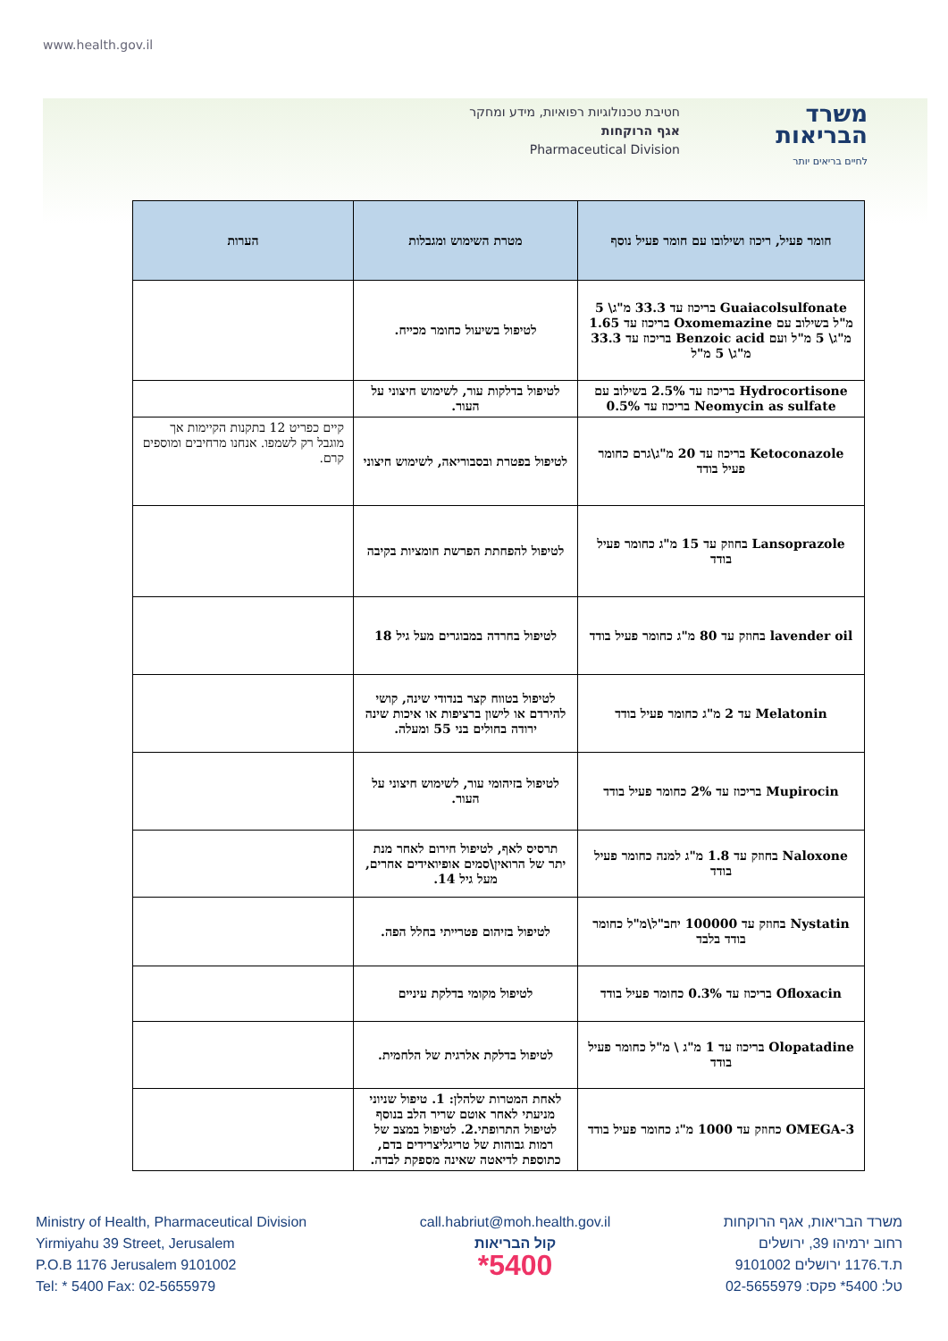www.health.gov.il
חטיבת טכנולוגיות רפואיות, מידע ומחקר
אגף הרוקחות
Pharmaceutical Division
משרד
הבריאות
לחיים בריאים יותר
| חומר פעיל, ריכוז ושילובו עם חומר פעיל נוסף | מטרת השימוש ומגבלות | הערות |
| --- | --- | --- |
| Guaiacolsulfonate בריכוז עד 33.3 מ"ג\ 5 מ"ל בשילוב עם Oxomemazine בריכוז עד 1.65 מ"ג\ 5 מ"ל ועם Benzoic acid בריכוז עד 33.3 מ"ג\ 5 מ"ל | לטיפול בשיעול כחומר מכייח. | |
| Hydrocortisone בריכוז עד 2.5% בשילוב עם Neomycin as sulfate בריכוז עד 0.5% | לטיפול בדלקות עור, לשימוש חיצוני על העור. | |
| Ketoconazole בריכוז עד 20 מ"ג\גרם כחומר פעיל בודד | לטיפול בפטרת ובסבוריאה, לשימוש חיצוני | קיים כפריט 12 בתקנות הקיימות אך מוגבל רק לשמפו. אנחנו מרחיבים ומוספים קרם. |
| Lansoprazole בחוזק עד 15 מ"ג כחומר פעיל בודד | לטיפול להפחתת הפרשת חומציות בקיבה | |
| lavender oil בחוזק עד 80 מ"ג כחומר פעיל בודד | לטיפול בחרדה במבוגרים מעל גיל 18 | |
| Melatonin עד 2 מ"ג כחומר פעיל בודד | לטיפול בטווח קצר בנדודי שינה, קושי להירדם או לישון ברציפות או איכות שינה ירודה בחולים בני 55 ומעלה. | |
| Mupirocin בריכוז עד 2% כחומר פעיל בודד | לטיפול בזיהומי עור, לשימוש חיצוני על העור. | |
| Naloxone בחוזק עד 1.8 מ"ג למנה כחומר פעיל בודד | תרסיס לאף, לטיפול חירום לאחר מנת יתר של הרואין\סמים אופיואידים אחרים, מעל גיל 14. | |
| Nystatin בחוזק עד 100000 יחב"ל\מ"ל כחומר בודד בלבד | לטיפול בזיהום פטרייתי בחלל הפה. | |
| Ofloxacin בריכוז עד 0.3% כחומר פעיל בודד | לטיפול מקומי בדלקת עיניים | |
| Olopatadine בריכוז עד 1 מ"ג \ מ"ל כחומר פעיל בודד | לטיפול בדלקת אלרגית של הלחמית. | |
| OMEGA-3 כחוזק עד 1000 מ"ג כחומר פעיל בודד | לאחת המטרות שלהלן: 1. טיפול שניוני מניעתי לאחר אוטם שריר הלב בנוסף לטיפול התרופתי.2. לטיפול במצב של רמות גבוהות של טריגליצרידים בדם, כתוספת לדיאטה שאינה מספקת לבדה. | |
Ministry of Health, Pharmaceutical Division
Yirmiyahu 39 Street, Jerusalem
P.O.B 1176 Jerusalem 9101002
Tel: * 5400 Fax: 02-5655979
call.habriut@moh.health.gov.il
קול הבריאות
*5400
משרד הבריאות, אגף הרוקחות
רחוב ירמיהו 39, ירושלים
ת.ד.1176 ירושלים 9101002
טל: 5400* פקס: 02-5655979